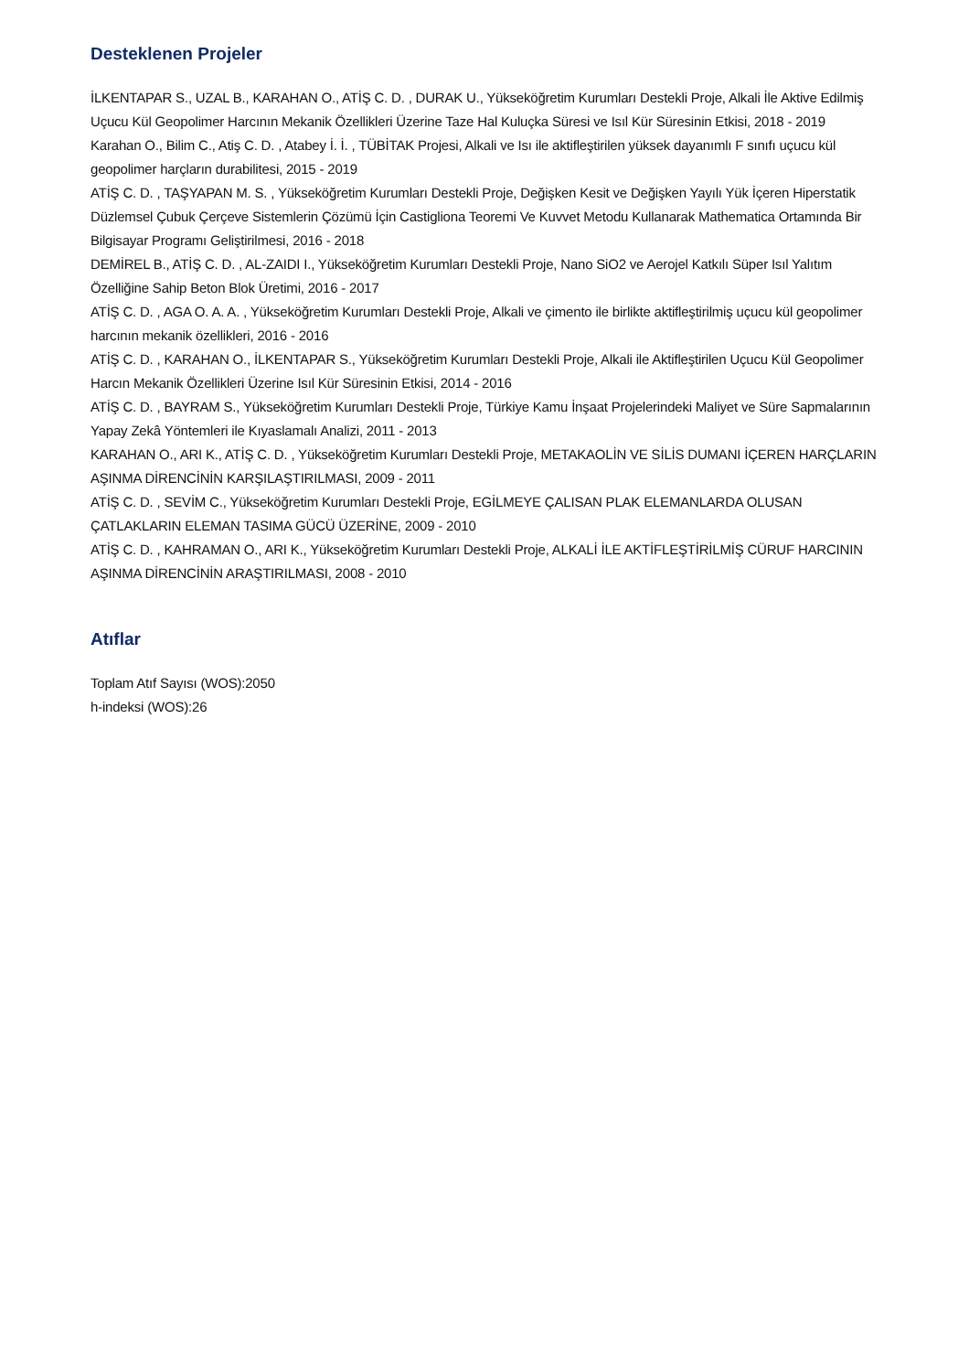Desteklenen Projeler
İLKENTAPAR S., UZAL B., KARAHAN O., ATİŞ C. D. , DURAK U., Yükseköğretim Kurumları Destekli Proje, Alkali İle Aktive Edilmiş Uçucu Kül Geopolimer Harcının Mekanik Özellikleri Üzerine Taze Hal Kuluçka Süresi ve Isıl Kür Süresinin Etkisi, 2018 - 2019
Karahan O., Bilim C., Atiş C. D. , Atabey İ. İ. , TÜBİTAK Projesi, Alkali ve Isı ile aktifleştirilen yüksek dayanımlı F sınıfı uçucu kül geopolimer harçların durabilitesi, 2015 - 2019
ATİŞ C. D. , TAŞYAPAN M. S. , Yükseköğretim Kurumları Destekli Proje, Değişken Kesit ve Değişken Yayılı Yük İçeren Hiperstatik Düzlemsel Çubuk Çerçeve Sistemlerin Çözümü İçin Castigliona Teoremi Ve Kuvvet Metodu Kullanarak Mathematica Ortamında Bir Bilgisayar Programı Geliştirilmesi, 2016 - 2018
DEMİREL B., ATİŞ C. D. , AL-ZAIDI I., Yükseköğretim Kurumları Destekli Proje, Nano SiO2 ve Aerojel Katkılı Süper Isıl Yalıtım Özelliğine Sahip Beton Blok Üretimi, 2016 - 2017
ATİŞ C. D. , AGA O. A. A. , Yükseköğretim Kurumları Destekli Proje, Alkali ve çimento ile birlikte aktifleştirilmiş uçucu kül geopolimer harcının mekanik özellikleri, 2016 - 2016
ATİŞ C. D. , KARAHAN O., İLKENTAPAR S., Yükseköğretim Kurumları Destekli Proje, Alkali ile Aktifleştirilen Uçucu Kül Geopolimer Harcın Mekanik Özellikleri Üzerine Isıl Kür Süresinin Etkisi, 2014 - 2016
ATİŞ C. D. , BAYRAM S., Yükseköğretim Kurumları Destekli Proje, Türkiye Kamu İnşaat Projelerindeki Maliyet ve Süre Sapmalarının Yapay Zekâ Yöntemleri ile Kıyaslamalı Analizi, 2011 - 2013
KARAHAN O., ARI K., ATİŞ C. D. , Yükseköğretim Kurumları Destekli Proje, METAKAOLİN VE SİLİS DUMANI İÇEREN HARÇLARIN AŞINMA DİRENCİNİN KARŞILAŞTIRILMASI, 2009 - 2011
ATİŞ C. D. , SEVİM C., Yükseköğretim Kurumları Destekli Proje, EGİLMEYE ÇALISAN PLAK ELEMANLARDA OLUSAN ÇATLAKLARIN ELEMAN TASIMA GÜCÜ ÜZERİNE, 2009 - 2010
ATİŞ C. D. , KAHRAMAN O., ARI K., Yükseköğretim Kurumları Destekli Proje, ALKALİ İLE AKTİFLEŞTİRİLMİŞ CÜRUF HARCININ AŞINMA DİRENCİNİN ARAŞTIRILMASI, 2008 - 2010
Atıflar
Toplam Atıf Sayısı (WOS):2050
h-indeksi (WOS):26